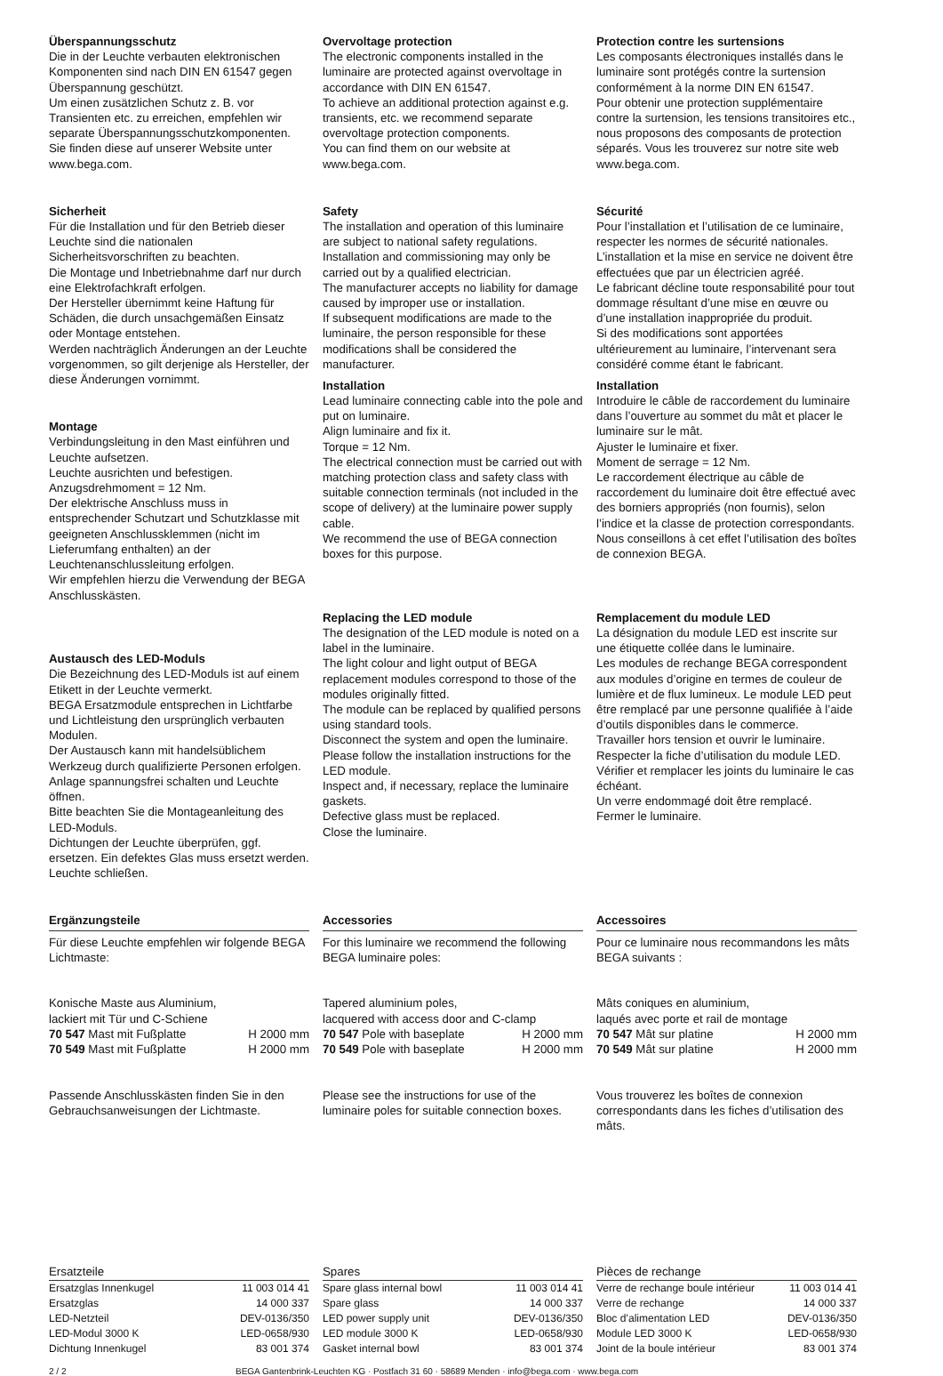Überspannungsschutz
Die in der Leuchte verbauten elektronischen Komponenten sind nach DIN EN 61547 gegen Überspannung geschützt.
Um einen zusätzlichen Schutz z. B. vor Transienten etc. zu erreichen, empfehlen wir separate Überspannungsschutzkomponenten. Sie finden diese auf unserer Website unter www.bega.com.
Sicherheit
Für die Installation und für den Betrieb dieser Leuchte sind die nationalen Sicherheitsvorschriften zu beachten.
Die Montage und Inbetriebnahme darf nur durch eine Elektrofachkraft erfolgen.
Der Hersteller übernimmt keine Haftung für Schäden, die durch unsachgemäßen Einsatz oder Montage entstehen.
Werden nachträglich Änderungen an der Leuchte vorgenommen, so gilt derjenige als Hersteller, der diese Änderungen vornimmt.
Montage
Verbindungsleitung in den Mast einführen und Leuchte aufsetzen.
Leuchte ausrichten und befestigen.
Anzugsdrehmoment = 12 Nm.
Der elektrische Anschluss muss in entsprechender Schutzart und Schutzklasse mit geeigneten Anschlussklemmen (nicht im Lieferumfang enthalten) an der Leuchtenanschlussleitung erfolgen.
Wir empfehlen hierzu die Verwendung der BEGA Anschlusskästen.
Austausch des LED-Moduls
Die Bezeichnung des LED-Moduls ist auf einem Etikett in der Leuchte vermerkt.
BEGA Ersatzmodule entsprechen in Lichtfarbe und Lichtleistung den ursprünglich verbauten Modulen.
Der Austausch kann mit handelsüblichem Werkzeug durch qualifizierte Personen erfolgen.
Anlage spannungsfrei schalten und Leuchte öffnen.
Bitte beachten Sie die Montageanleitung des LED-Moduls.
Dichtungen der Leuchte überprüfen, ggf. ersetzen. Ein defektes Glas muss ersetzt werden. Leuchte schließen.
Overvoltage protection
The electronic components installed in the luminaire are protected against overvoltage in accordance with DIN EN 61547.
To achieve an additional protection against e.g. transients, etc. we recommend separate overvoltage protection components.
You can find them on our website at www.bega.com.
Safety
The installation and operation of this luminaire are subject to national safety regulations.
Installation and commissioning may only be carried out by a qualified electrician.
The manufacturer accepts no liability for damage caused by improper use or installation.
If subsequent modifications are made to the luminaire, the person responsible for these modifications shall be considered the manufacturer.
Installation
Lead luminaire connecting cable into the pole and put on luminaire.
Align luminaire and fix it.
Torque = 12 Nm.
The electrical connection must be carried out with matching protection class and safety class with suitable connection terminals (not included in the scope of delivery) at the luminaire power supply cable.
We recommend the use of BEGA connection boxes for this purpose.
Replacing the LED module
The designation of the LED module is noted on a label in the luminaire.
The light colour and light output of BEGA replacement modules correspond to those of the modules originally fitted.
The module can be replaced by qualified persons using standard tools.
Disconnect the system and open the luminaire.
Please follow the installation instructions for the LED module.
Inspect and, if necessary, replace the luminaire gaskets.
Defective glass must be replaced.
Close the luminaire.
Protection contre les surtensions
Les composants électroniques installés dans le luminaire sont protégés contre la surtension conformément à la norme DIN EN 61547.
Pour obtenir une protection supplémentaire contre la surtension, les tensions transitoires etc., nous proposons des composants de protection séparés. Vous les trouverez sur notre site web www.bega.com.
Sécurité
Pour l’installation et l’utilisation de ce luminaire, respecter les normes de sécurité nationales.
L’installation et la mise en service ne doivent être effectuées que par un électricien agréé.
Le fabricant décline toute responsabilité pour tout dommage résultant d’une mise en œuvre ou d’une installation inappropriée du produit.
Si des modifications sont apportées ultérieurement au luminaire, l’intervenant sera considéré comme étant le fabricant.
Installation
Introduire le câble de raccordement du luminaire dans l’ouverture au sommet du mât et placer le luminaire sur le mât.
Ajuster le luminaire et fixer.
Moment de serrage = 12 Nm.
Le raccordement électrique au câble de raccordement du luminaire doit être effectué avec des borniers appropriés (non fournis), selon l’indice et la classe de protection correspondants.
Nous conseillons à cet effet l’utilisation des boîtes de connexion BEGA.
Remplacement du module LED
La désignation du module LED est inscrite sur une étiquette collée dans le luminaire.
Les modules de rechange BEGA correspondent aux modules d’origine en termes de couleur de lumière et de flux lumineux. Le module LED peut être remplacé par une personne qualifiée à l’aide d’outils disponibles dans le commerce.
Travailler hors tension et ouvrir le luminaire.
Respecter la fiche d’utilisation du module LED.
Vérifier et remplacer les joints du luminaire le cas échéant.
Un verre endommagé doit être remplacé.
Fermer le luminaire.
Ergänzungsteile
Für diese Leuchte empfehlen wir folgende BEGA Lichtmaste:
Konische Maste aus Aluminium,
lackiert mit Tür und C-Schiene
| 70 547 Mast mit Fußplatte | H 2000 mm |
| 70 549 Mast mit Fußplatte | H 2000 mm |
Passende Anschlusskästen finden Sie in den Gebrauchsanweisungen der Lichtmaste.
Accessories
For this luminaire we recommend the following BEGA luminaire poles:
Tapered aluminium poles,
lacquered with access door and C-clamp
| 70 547 Pole with baseplate | H 2000 mm |
| 70 549 Pole with baseplate | H 2000 mm |
Please see the instructions for use of the luminaire poles for suitable connection boxes.
Accessoires
Pour ce luminaire nous recommandons les mâts BEGA suivants :
Mâts coniques en aluminium,
laqués avec porte et rail de montage
| 70 547 Mât sur platine | H 2000 mm |
| 70 549 Mât sur platine | H 2000 mm |
Vous trouverez les boîtes de connexion correspondants dans les fiches d’utilisation des mâts.
Ersatzteile
| Ersatzglas Innenkugel | 11 003 014 41 |
| Ersatzglas | 14 000 337 |
| LED-Netzteil | DEV-0136/350 |
| LED-Modul 3000 K | LED-0658/930 |
| Dichtung Innenkugel | 83 001 374 |
Spares
| Spare glass internal bowl | 11 003 014 41 |
| Spare glass | 14 000 337 |
| LED power supply unit | DEV-0136/350 |
| LED module 3000 K | LED-0658/930 |
| Gasket internal bowl | 83 001 374 |
Pièces de rechange
| Verre de rechange boule intérieur | 11 003 014 41 |
| Verre de rechange | 14 000 337 |
| Bloc d’alimentation LED | DEV-0136/350 |
| Module LED 3000 K | LED-0658/930 |
| Joint de la boule intérieur | 83 001 374 |
2 / 2 BEGA Gantenbrink-Leuchten KG · Postfach 31 60 · 58689 Menden · info@bega.com · www.bega.com